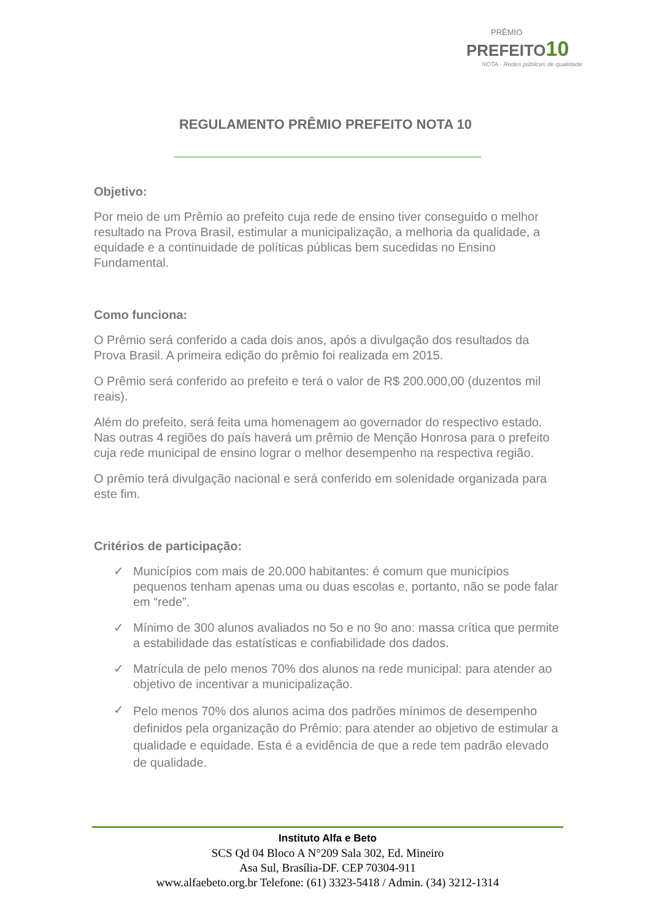PRÊMIO
PREFEITO10
NOTA · Redes públicas de qualidade
REGULAMENTO PRÊMIO PREFEITO NOTA 10
Objetivo:
Por meio de um Prêmio ao prefeito cuja rede de ensino tiver conseguido o melhor resultado na Prova Brasil, estimular a municipalização, a melhoria da qualidade, a equidade e a continuidade de políticas públicas bem sucedidas no Ensino Fundamental.
Como funciona:
O Prêmio será conferido a cada dois anos, após a divulgação dos resultados da Prova Brasil. A primeira edição do prêmio foi realizada em 2015.
O Prêmio será conferido ao prefeito e terá o valor de R$ 200.000,00 (duzentos mil reais).
Além do prefeito, será feita uma homenagem ao governador do respectivo estado. Nas outras 4 regiões do país haverá um prêmio de Menção Honrosa para o prefeito cuja rede municipal de ensino lograr o melhor desempenho na respectiva região.
O prêmio terá divulgação nacional e será conferido em solenidade organizada para este fim.
Critérios de participação:
✓ Municípios com mais de 20.000 habitantes: é comum que municípios pequenos tenham apenas uma ou duas escolas e, portanto, não se pode falar em “rede”.
✓ Mínimo de 300 alunos avaliados no 5o e no 9o ano: massa crítica que permite a estabilidade das estatísticas e confiabilidade dos dados.
✓ Matrícula de pelo menos 70% dos alunos na rede municipal: para atender ao objetivo de incentivar a municipalização.
✓ Pelo menos 70% dos alunos acima dos padrões mínimos de desempenho definidos pela organização do Prêmio: para atender ao objetivo de estimular a qualidade e equidade. Esta é a evidência de que a rede tem padrão elevado de qualidade.
Instituto Alfa e Beto
SCS Qd 04 Bloco A N°209 Sala 302, Ed. Mineiro
Asa Sul, Brasília-DF. CEP 70304-911
www.alfaebeto.org.br Telefone: (61) 3323-5418 / Admin. (34) 3212-1314